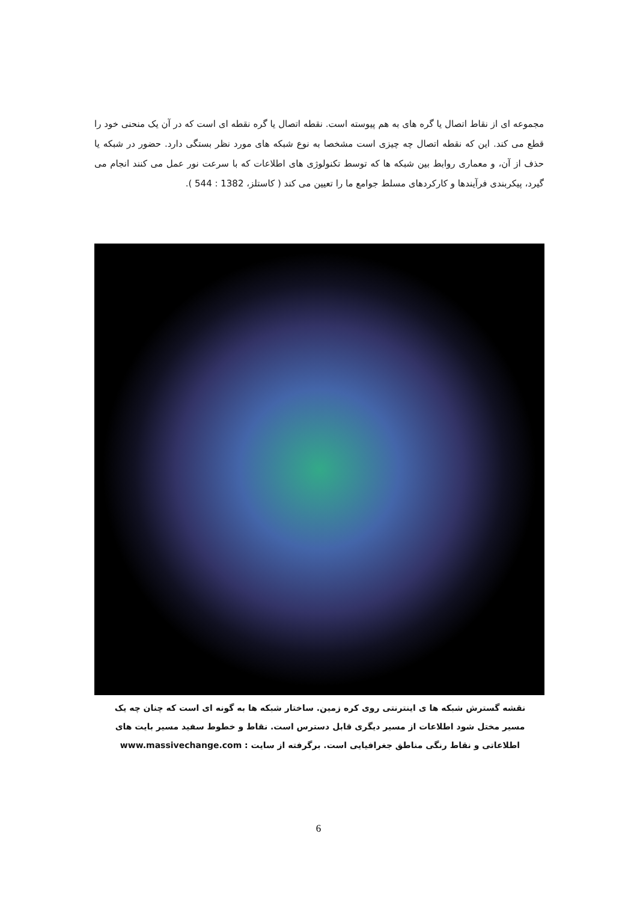مجموعه ای از نقاط اتصال یا گره های به هم پیوسته است. نقطه اتصال یا گره نقطه ای است که در آن یک منحنی خود را قطع می کند. این که نقطه اتصال چه چیزی است مشخصا به نوع شبکه های مورد نظر بستگی دارد. حضور در شبکه یا حذف از آن، و معماری روابط بین شبکه ها که توسط تکنولوژی های اطلاعات که با سرعت نور عمل می کنند انجام می گیرد، پیکربندی فرآیندها و کارکردهای مسلط جوامع ما را تعیین می کند ( کاستلز، 1382 : 544 ).
نقشه گسترش شبکه ها ی اینترنتی روی کره زمین. ساختار شبکه ها به گونه ای است که چنان چه یک مسیر مختل شود اطلاعات از مسیر دیگری قابل دسترس است. نقاط و خطوط سفید مسیر بایت های اطلاعاتی و نقاط رنگی مناطق جغرافیایی است. برگرفته از سایت : www.massivechange.com
6